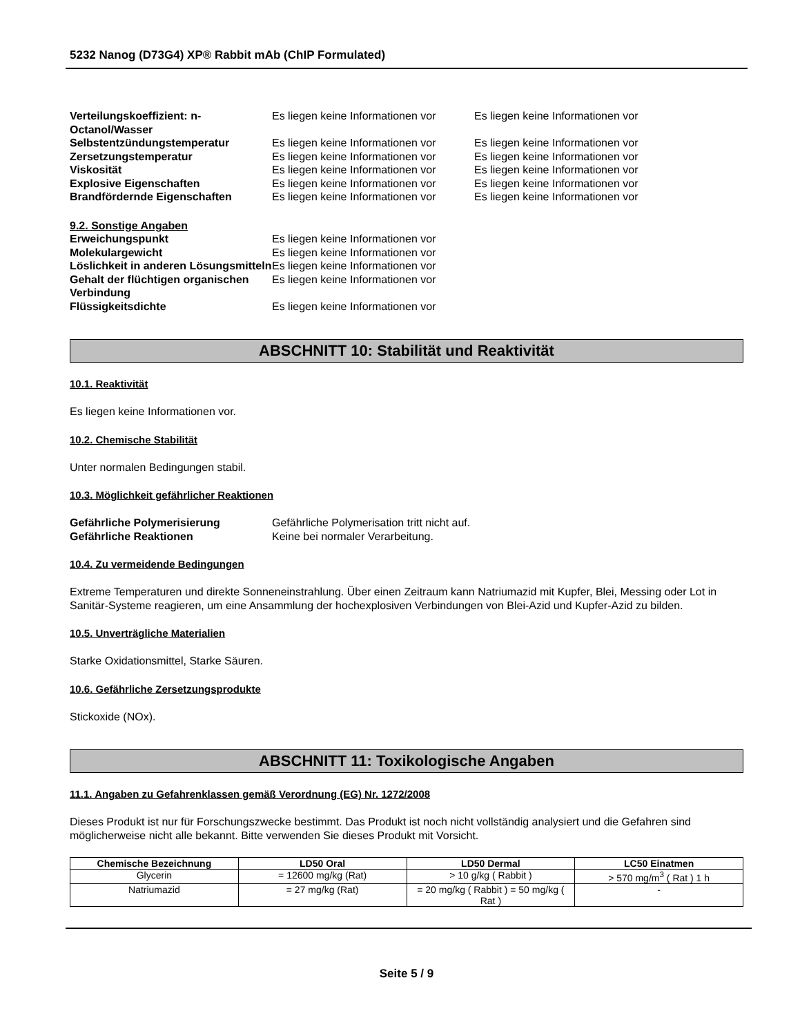5232 Nanog (D73G4) XP® Rabbit mAb (ChIP Formulated)
Verteilungskoeffizient: n-Octanol/Wasser Es liegen keine Informationen vor Es liegen keine Informationen vor Selbstentzündungstemperatur Es liegen keine Informationen vor Es liegen keine Informationen vor Zersetzungstemperatur Es liegen keine Informationen vor Es liegen keine Informationen vor Viskosität Es liegen keine Informationen vor Es liegen keine Informationen vor Explosive Eigenschaften Es liegen keine Informationen vor Es liegen keine Informationen vor Brandfördernde Eigenschaften Es liegen keine Informationen vor Es liegen keine Informationen vor
9.2. Sonstige Angaben Erweichungspunkt Es liegen keine Informationen vor Molekulargewicht Es liegen keine Informationen vor Löslichkeit in anderen Lösungsmitteln Es liegen keine Informationen vor Gehalt der flüchtigen organischen Verbindung Es liegen keine Informationen vor Flüssigkeitsdichte Es liegen keine Informationen vor
ABSCHNITT 10: Stabilität und Reaktivität
10.1. Reaktivität
Es liegen keine Informationen vor.
10.2. Chemische Stabilität
Unter normalen Bedingungen stabil.
10.3. Möglichkeit gefährlicher Reaktionen
Gefährliche Polymerisierung Gefährliche Polymerisation tritt nicht auf. Gefährliche Reaktionen Keine bei normaler Verarbeitung.
10.4. Zu vermeidende Bedingungen
Extreme Temperaturen und direkte Sonneneinstrahlung. Über einen Zeitraum kann Natriumazid mit Kupfer, Blei, Messing oder Lot in Sanitär-Systeme reagieren, um eine Ansammlung der hochexplosiven Verbindungen von Blei-Azid und Kupfer-Azid zu bilden.
10.5. Unverträgliche Materialien
Starke Oxidationsmittel, Starke Säuren.
10.6. Gefährliche Zersetzungsprodukte
Stickoxide (NOx).
ABSCHNITT 11: Toxikologische Angaben
11.1. Angaben zu Gefahrenklassen gemäß Verordnung (EG) Nr. 1272/2008
Dieses Produkt ist nur für Forschungszwecke bestimmt. Das Produkt ist noch nicht vollständig analysiert und die Gefahren sind möglicherweise nicht alle bekannt. Bitte verwenden Sie dieses Produkt mit Vorsicht.
| Chemische Bezeichnung | LD50 Oral | LD50 Dermal | LC50 Einatmen |
| --- | --- | --- | --- |
| Glycerin | = 12600 mg/kg (Rat) | > 10 g/kg ( Rabbit ) | > 570 mg/m<sup>3</sup> ( Rat ) 1 h |
| Natriumazid | = 27 mg/kg (Rat) | = 20 mg/kg ( Rabbit ) = 50 mg/kg ( Rat ) | - |
Seite 5 / 9